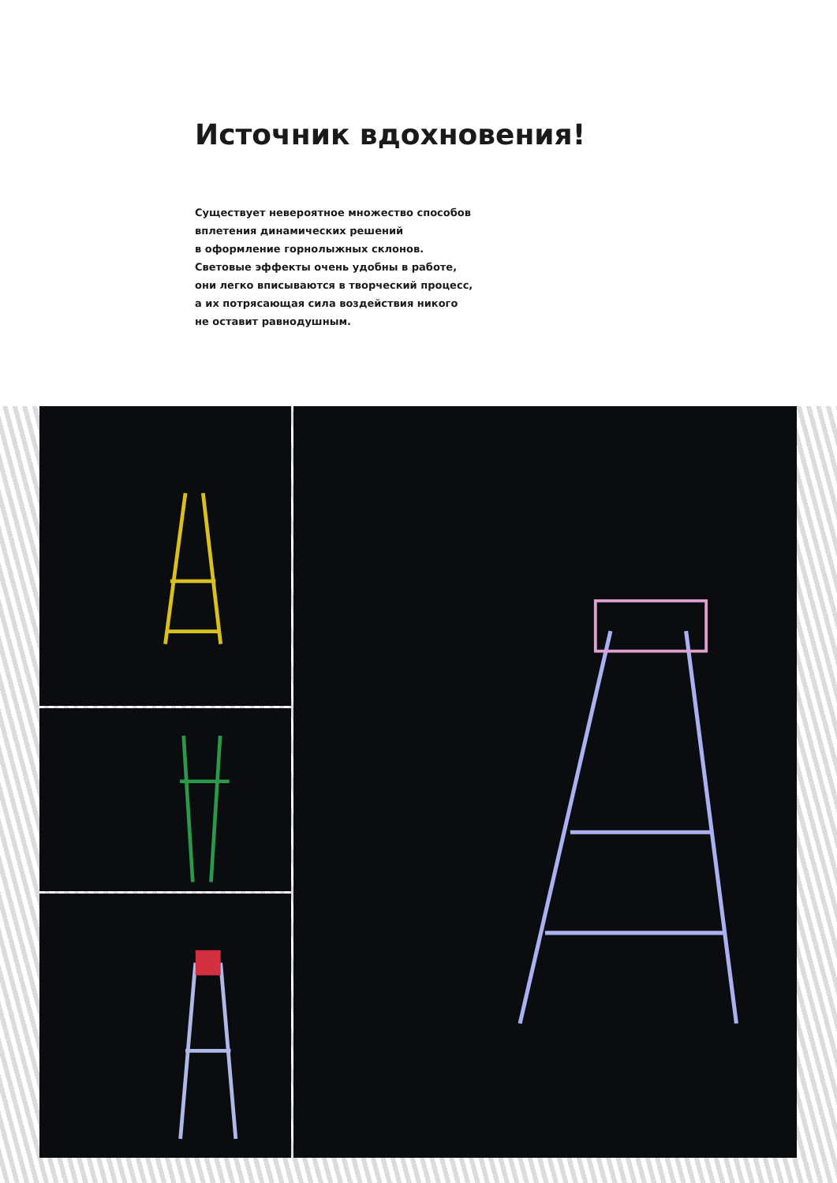Источник вдохновения!
Существует невероятное множество способов
вплетения динамических решений
в оформление горнолыжных склонов.
Световые эффекты очень удобны в работе,
они легко вписываются в творческий процесс,
а их потрясающая сила воздействия никого
не оставит равнодушным.